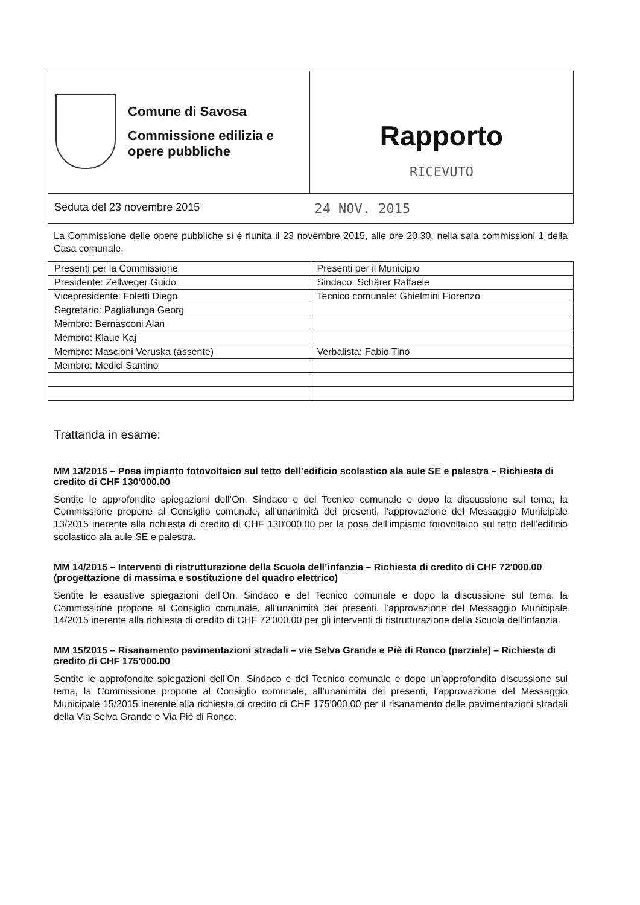Comune di Savosa
Commissione edilizia e opere pubbliche
Rapporto
RICEVUTO
Seduta del 23 novembre 2015 24 NOV. 2015
La Commissione delle opere pubbliche si è riunita il 23 novembre 2015, alle ore 20.30, nella sala commissioni 1 della Casa comunale.
| Presenti per la Commissione | Presenti per il Municipio |
| --- | --- |
| Presidente: Zellweger Guido | Sindaco: Schärer Raffaele |
| Vicepresidente: Foletti Diego | Tecnico comunale: Ghielmini Fiorenzo |
| Segretario: Paglialunga Georg | |
| Membro: Bernasconi Alan | |
| Membro: Klaue Kaj | |
| Membro: Mascioni Veruska (assente) | Verbalista: Fabio Tino |
| Membro: Medici Santino | |
Trattanda in esame:
MM 13/2015 – Posa impianto fotovoltaico sul tetto dell’edificio scolastico ala aule SE e palestra – Richiesta di credito di CHF 130'000.00
Sentite le approfondite spiegazioni dell’On. Sindaco e del Tecnico comunale e dopo la discussione sul tema, la Commissione propone al Consiglio comunale, all’unanimità dei presenti, l’approvazione del Messaggio Municipale 13/2015 inerente alla richiesta di credito di CHF 130'000.00 per la posa dell’impianto fotovoltaico sul tetto dell’edificio scolastico ala aule SE e palestra.
MM 14/2015 – Interventi di ristrutturazione della Scuola dell’infanzia – Richiesta di credito di CHF 72'000.00 (progettazione di massima e sostituzione del quadro elettrico)
Sentite le esaustive spiegazioni dell’On. Sindaco e del Tecnico comunale e dopo la discussione sul tema, la Commissione propone al Consiglio comunale, all’unanimità dei presenti, l’approvazione del Messaggio Municipale 14/2015 inerente alla richiesta di credito di CHF 72'000.00 per gli interventi di ristrutturazione della Scuola dell’infanzia.
MM 15/2015 – Risanamento pavimentazioni stradali – vie Selva Grande e Piè di Ronco (parziale) – Richiesta di credito di CHF 175'000.00
Sentite le approfondite spiegazioni dell’On. Sindaco e del Tecnico comunale e dopo un’approfondita discussione sul tema, la Commissione propone al Consiglio comunale, all’unanimità dei presenti, l’approvazione del Messaggio Municipale 15/2015 inerente alla richiesta di credito di CHF 175'000.00 per il risanamento delle pavimentazioni stradali della Via Selva Grande e Via Piè di Ronco.